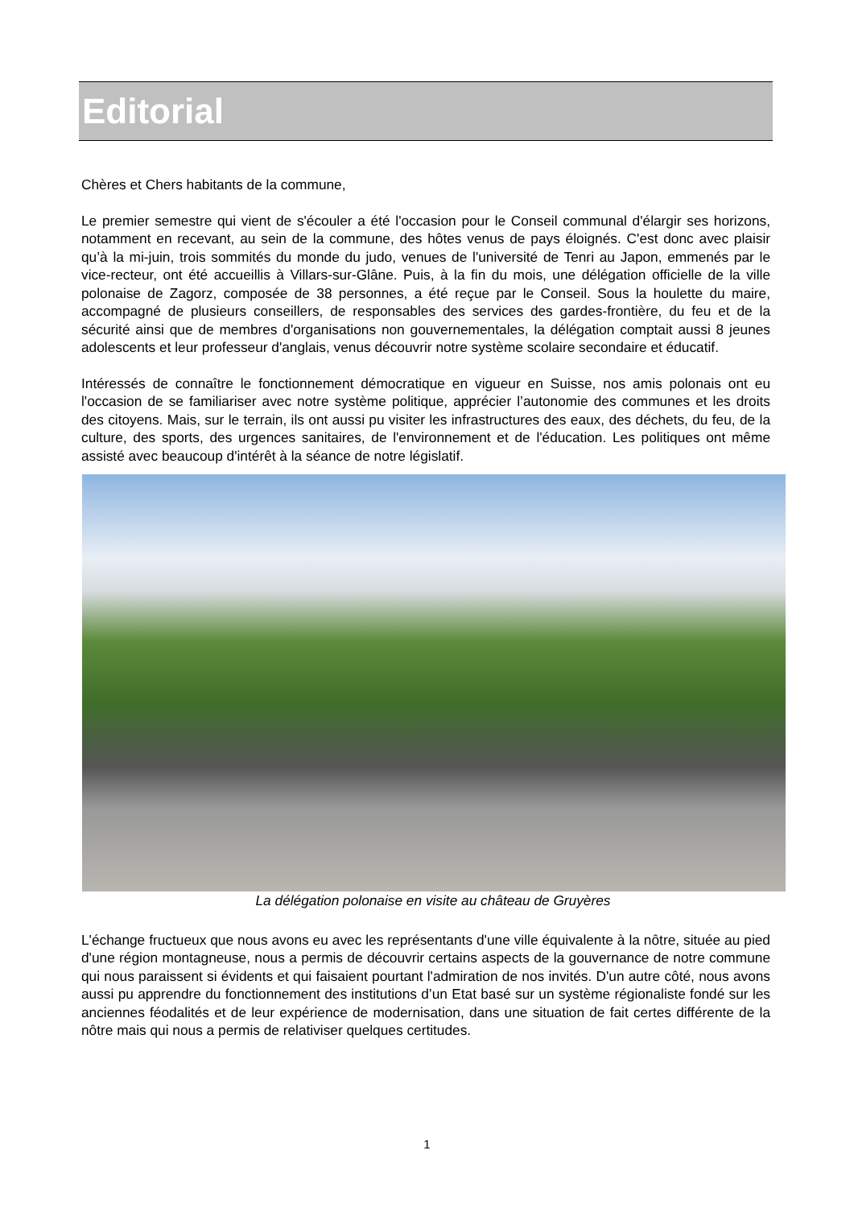Editorial
Chères et Chers habitants de la commune,
Le premier semestre qui vient de s'écouler a été l'occasion pour le Conseil communal d'élargir ses horizons, notamment en recevant, au sein de la commune, des hôtes venus de pays éloignés. C'est donc avec plaisir qu’à la mi-juin, trois sommités du monde du judo, venues de l'université de Tenri au Japon, emmenés par le vice-recteur, ont été accueillis à Villars-sur-Glâne. Puis, à la fin du mois, une délégation officielle de la ville polonaise de Zagorz, composée de 38 personnes, a été reçue par le Conseil. Sous la houlette du maire, accompagné de plusieurs conseillers, de responsables des services des gardes-frontière, du feu et de la sécurité ainsi que de membres d'organisations non gouvernementales, la délégation comptait aussi 8 jeunes adolescents et leur professeur d'anglais, venus découvrir notre système scolaire secondaire et éducatif.
Intéressés de connaître le fonctionnement démocratique en vigueur en Suisse, nos amis polonais ont eu l'occasion de se familiariser avec notre système politique, apprécier l’autonomie des communes et les droits des citoyens. Mais, sur le terrain, ils ont aussi pu visiter les infrastructures des eaux, des déchets, du feu, de la culture, des sports, des urgences sanitaires, de l'environnement et de l'éducation. Les politiques ont même assisté avec beaucoup d'intérêt à la séance de notre législatif.
La délégation polonaise en visite au château de Gruyères
L'échange fructueux que nous avons eu avec les représentants d'une ville équivalente à la nôtre, située au pied d'une région montagneuse, nous a permis de découvrir certains aspects de la gouvernance de notre commune qui nous paraissent si évidents et qui faisaient pourtant l'admiration de nos invités. D'un autre côté, nous avons aussi pu apprendre du fonctionnement des institutions d’un Etat basé sur un système régionaliste fondé sur les anciennes féodalités et de leur expérience de modernisation, dans une situation de fait certes différente de la nôtre mais qui nous a permis de relativiser quelques certitudes.
1